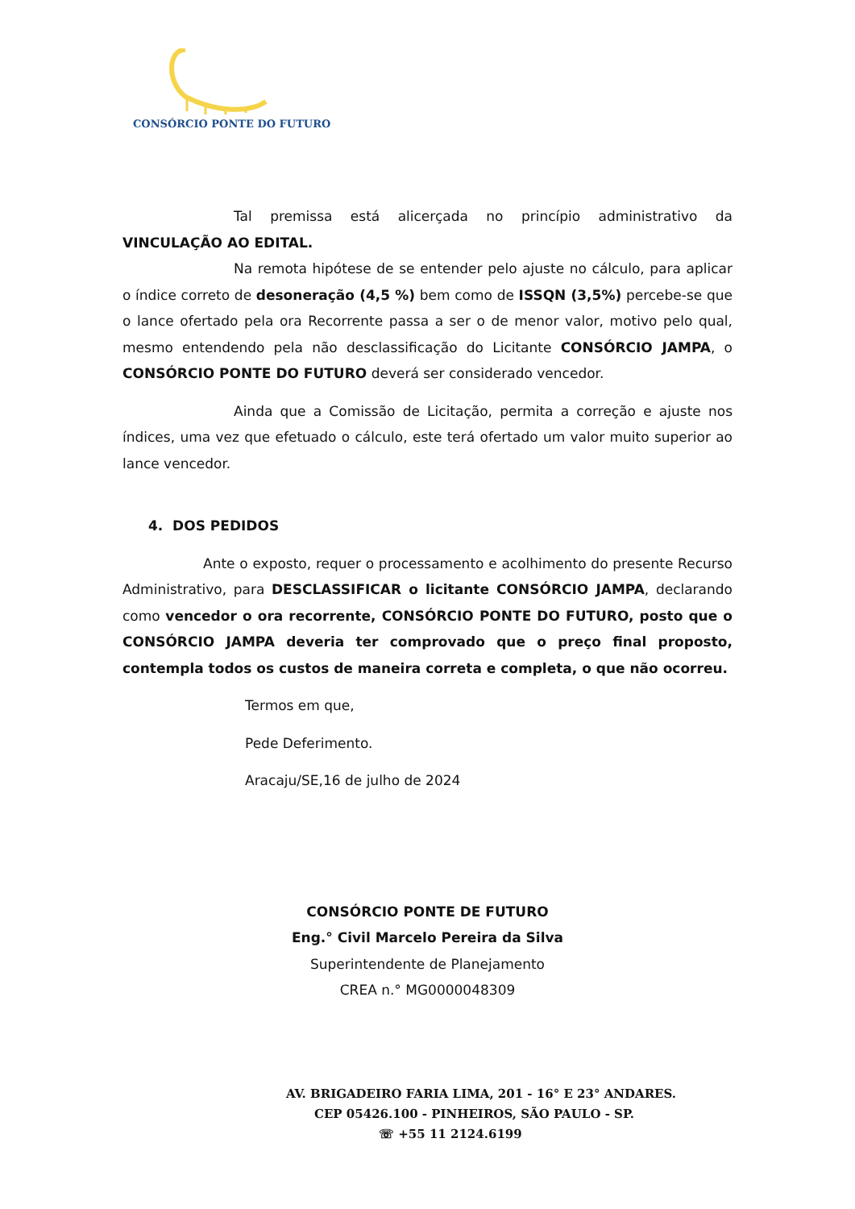CONSÓRCIO PONTE DO FUTURO
Tal premissa está alicerçada no princípio administrativo da VINCULAÇÃO AO EDITAL.
Na remota hipótese de se entender pelo ajuste no cálculo, para aplicar o índice correto de desoneração (4,5 %) bem como de ISSQN (3,5%) percebe-se que o lance ofertado pela ora Recorrente passa a ser o de menor valor, motivo pelo qual, mesmo entendendo pela não desclassificação do Licitante CONSÓRCIO JAMPA, o CONSÓRCIO PONTE DO FUTURO deverá ser considerado vencedor.
Ainda que a Comissão de Licitação, permita a correção e ajuste nos índices, uma vez que efetuado o cálculo, este terá ofertado um valor muito superior ao lance vencedor.
4. DOS PEDIDOS
Ante o exposto, requer o processamento e acolhimento do presente Recurso Administrativo, para DESCLASSIFICAR o licitante CONSÓRCIO JAMPA, declarando como vencedor o ora recorrente, CONSÓRCIO PONTE DO FUTURO, posto que o CONSÓRCIO JAMPA deveria ter comprovado que o preço final proposto, contempla todos os custos de maneira correta e completa, o que não ocorreu.
Termos em que,
Pede Deferimento.
Aracaju/SE,16 de julho de 2024
CONSÓRCIO PONTE DE FUTURO
Eng.° Civil Marcelo Pereira da Silva
Superintendente de Planejamento
CREA n.° MG0000048309
AV. BRIGADEIRO FARIA LIMA, 201 - 16° E 23° ANDARES.
CEP 05426.100 - PINHEIROS, SÃO PAULO - SP.
☏ +55 11 2124.6199